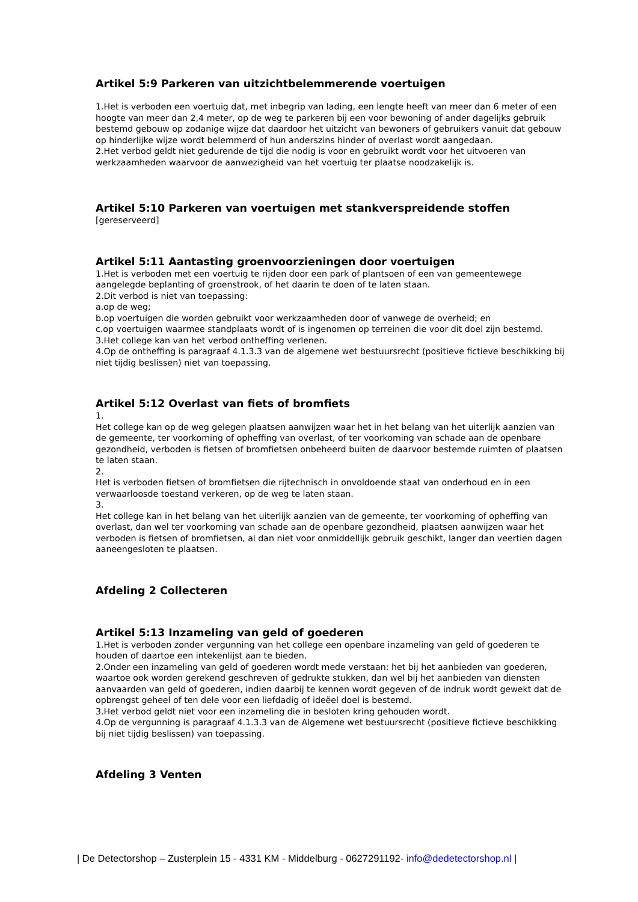Artikel 5:9 Parkeren van uitzichtbelemmerende voertuigen
1.Het is verboden een voertuig dat, met inbegrip van lading, een lengte heeft van meer dan 6 meter of een hoogte van meer dan 2,4 meter, op de weg te parkeren bij een voor bewoning of ander dagelijks gebruik bestemd gebouw op zodanige wijze dat daardoor het uitzicht van bewoners of gebruikers vanuit dat gebouw op hinderlijke wijze wordt belemmerd of hun anderszins hinder of overlast wordt aangedaan.
2.Het verbod geldt niet gedurende de tijd die nodig is voor en gebruikt wordt voor het uitvoeren van werkzaamheden waarvoor de aanwezigheid van het voertuig ter plaatse noodzakelijk is.
Artikel 5:10 Parkeren van voertuigen met stankverspreidende stoffen
[gereserveerd]
Artikel 5:11 Aantasting groenvoorzieningen door voertuigen
1.Het is verboden met een voertuig te rijden door een park of plantsoen of een van gemeentewege aangelegde beplanting of groenstrook, of het daarin te doen of te laten staan.
2.Dit verbod is niet van toepassing:
a.op de weg;
b.op voertuigen die worden gebruikt voor werkzaamheden door of vanwege de overheid; en
c.op voertuigen waarmee standplaats wordt of is ingenomen op terreinen die voor dit doel zijn bestemd.
3.Het college kan van het verbod ontheffing verlenen.
4.Op de ontheffing is paragraaf 4.1.3.3 van de algemene wet bestuursrecht (positieve fictieve beschikking bij niet tijdig beslissen) niet van toepassing.
Artikel 5:12 Overlast van fiets of bromfiets
1.
Het college kan op de weg gelegen plaatsen aanwijzen waar het in het belang van het uiterlijk aanzien van de gemeente, ter voorkoming of opheffing van overlast, of ter voorkoming van schade aan de openbare gezondheid, verboden is fietsen of bromfietsen onbeheerd buiten de daarvoor bestemde ruimten of plaatsen te laten staan.
2.
Het is verboden fietsen of bromfietsen die rijtechnisch in onvoldoende staat van onderhoud en in een verwaarloosde toestand verkeren, op de weg te laten staan.
3.
Het college kan in het belang van het uiterlijk aanzien van de gemeente, ter voorkoming of opheffing van overlast, dan wel ter voorkoming van schade aan de openbare gezondheid, plaatsen aanwijzen waar het verboden is fietsen of bromfietsen, al dan niet voor onmiddellijk gebruik geschikt, langer dan veertien dagen aaneengesloten te plaatsen.
Afdeling 2 Collecteren
Artikel 5:13 Inzameling van geld of goederen
1.Het is verboden zonder vergunning van het college een openbare inzameling van geld of goederen te houden of daartoe een intekenlijst aan te bieden.
2.Onder een inzameling van geld of goederen wordt mede verstaan: het bij het aanbieden van goederen, waartoe ook worden gerekend geschreven of gedrukte stukken, dan wel bij het aanbieden van diensten aanvaarden van geld of goederen, indien daarbij te kennen wordt gegeven of de indruk wordt gewekt dat de opbrengst geheel of ten dele voor een liefdadig of ideëel doel is bestemd.
3.Het verbod geldt niet voor een inzameling die in besloten kring gehouden wordt.
4.Op de vergunning is paragraaf 4.1.3.3 van de Algemene wet bestuursrecht (positieve fictieve beschikking bij niet tijdig beslissen) van toepassing.
Afdeling 3 Venten
| De Detectorshop – Zusterplein 15 - 4331 KM - Middelburg - 0627291192- info@dedetectorshop.nl |